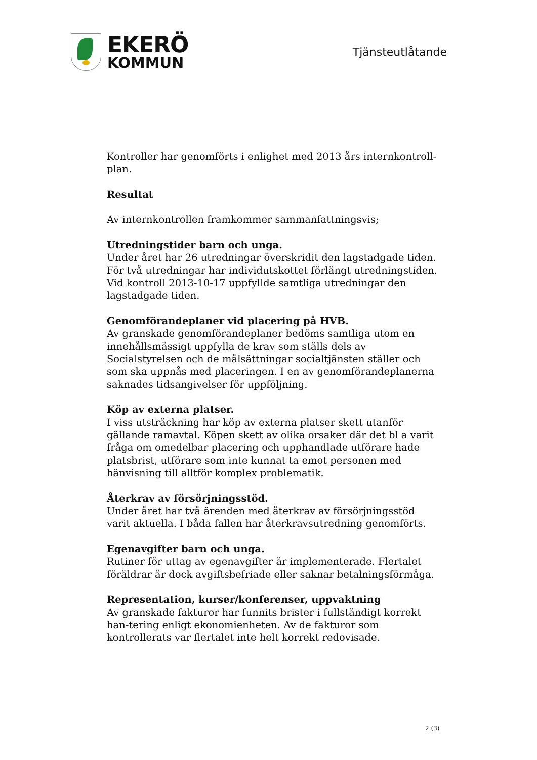EKERÖ
KOMMUN
Tjänsteutlåtande
Kontroller har genomförts i enlighet med 2013 års internkontroll-plan.
Resultat
Av internkontrollen framkommer sammanfattningsvis;
Utredningstider barn och unga.
Under året har 26 utredningar överskridit den lagstadgade tiden. För två utredningar har individutskottet förlängt utredningstiden. Vid kontroll 2013-10-17 uppfyllde samtliga utredningar den lagstadgade tiden.
Genomförandeplaner vid placering på HVB.
Av granskade genomförandeplaner bedöms samtliga utom en innehållsmässigt uppfylla de krav som ställs dels av Socialstyrelsen och de målsättningar socialtjänsten ställer och som ska uppnås med placeringen. I en av genomförandeplanerna saknades tidsangivelser för uppföljning.
Köp av externa platser.
I viss utsträckning har köp av externa platser skett utanför gällande ramavtal. Köpen skett av olika orsaker där det bl a varit fråga om omedelbar placering och upphandlade utförare hade platsbrist, utförare som inte kunnat ta emot personen med hänvisning till alltför komplex problematik.
Återkrav av försörjningsstöd.
Under året har två ärenden med återkrav av försörjningsstöd varit aktuella. I båda fallen har återkravsutredning genomförts.
Egenavgifter barn och unga.
Rutiner för uttag av egenavgifter är implementerade. Flertalet föräldrar är dock avgiftsbefriade eller saknar betalningsförmåga.
Representation, kurser/konferenser, uppvaktning
Av granskade fakturor har funnits brister i fullständigt korrekt han-tering enligt ekonomienheten. Av de fakturor som kontrollerats var flertalet inte helt korrekt redovisade.
2 (3)